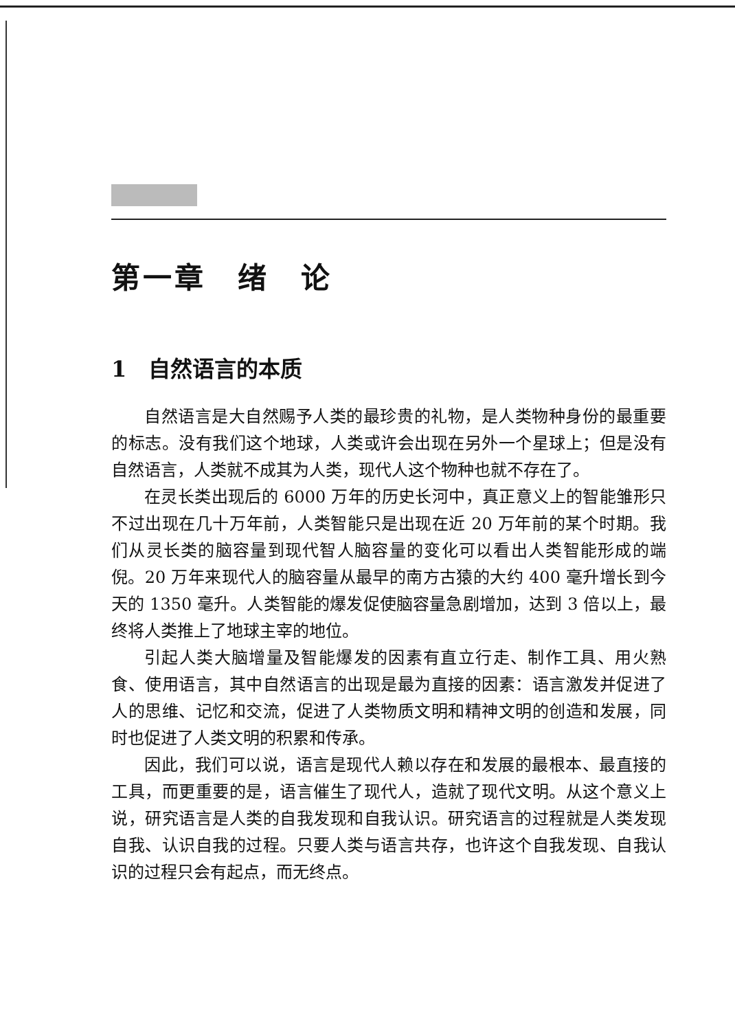第一章　绪　论
1　自然语言的本质
自然语言是大自然赐予人类的最珍贵的礼物，是人类物种身份的最重要的标志。没有我们这个地球，人类或许会出现在另外一个星球上；但是没有自然语言，人类就不成其为人类，现代人这个物种也就不存在了。
在灵长类出现后的 6000 万年的历史长河中，真正意义上的智能雏形只不过出现在几十万年前，人类智能只是出现在近 20 万年前的某个时期。我们从灵长类的脑容量到现代智人脑容量的变化可以看出人类智能形成的端倪。20 万年来现代人的脑容量从最早的南方古猿的大约 400 毫升增长到今天的 1350 毫升。人类智能的爆发促使脑容量急剧增加，达到 3 倍以上，最终将人类推上了地球主宰的地位。
引起人类大脑增量及智能爆发的因素有直立行走、制作工具、用火熟食、使用语言，其中自然语言的出现是最为直接的因素：语言激发并促进了人的思维、记忆和交流，促进了人类物质文明和精神文明的创造和发展，同时也促进了人类文明的积累和传承。
因此，我们可以说，语言是现代人赖以存在和发展的最根本、最直接的工具，而更重要的是，语言催生了现代人，造就了现代文明。从这个意义上说，研究语言是人类的自我发现和自我认识。研究语言的过程就是人类发现自我、认识自我的过程。只要人类与语言共存，也许这个自我发现、自我认识的过程只会有起点，而无终点。